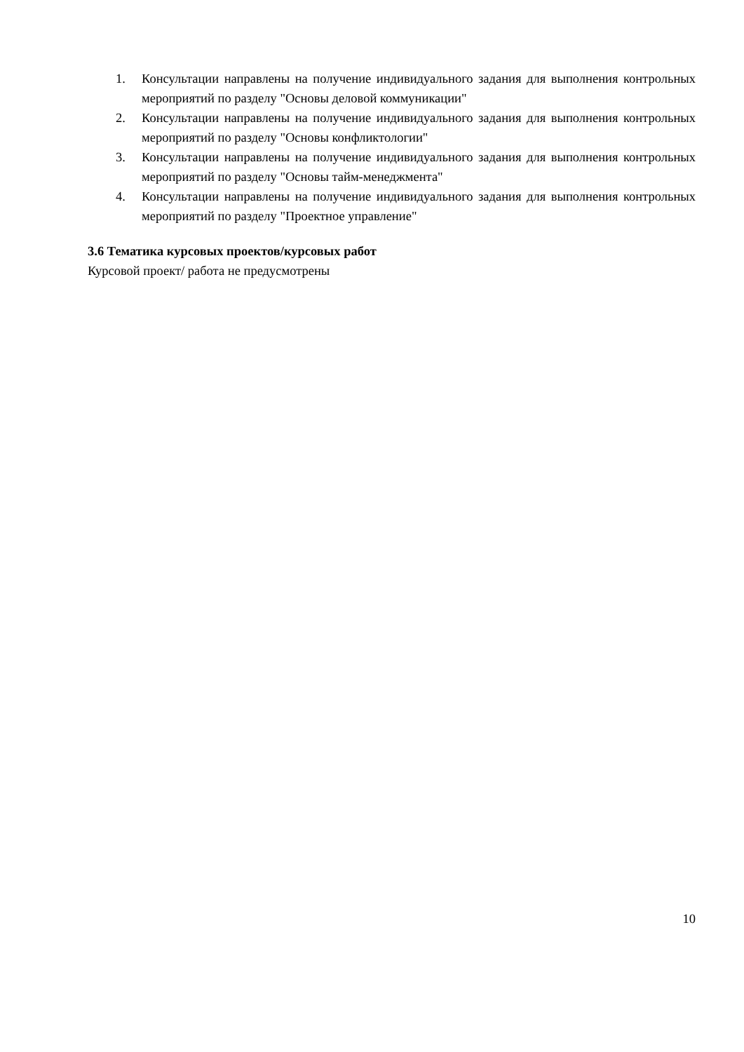1. Консультации направлены на получение индивидуального задания для выполнения контрольных мероприятий по разделу "Основы деловой коммуникации"
2. Консультации направлены на получение индивидуального задания для выполнения контрольных мероприятий по разделу "Основы конфликтологии"
3. Консультации направлены на получение индивидуального задания для выполнения контрольных мероприятий по разделу "Основы тайм-менеджмента"
4. Консультации направлены на получение индивидуального задания для выполнения контрольных мероприятий по разделу "Проектное управление"
3.6 Тематика курсовых проектов/курсовых работ
Курсовой проект/ работа не предусмотрены
10